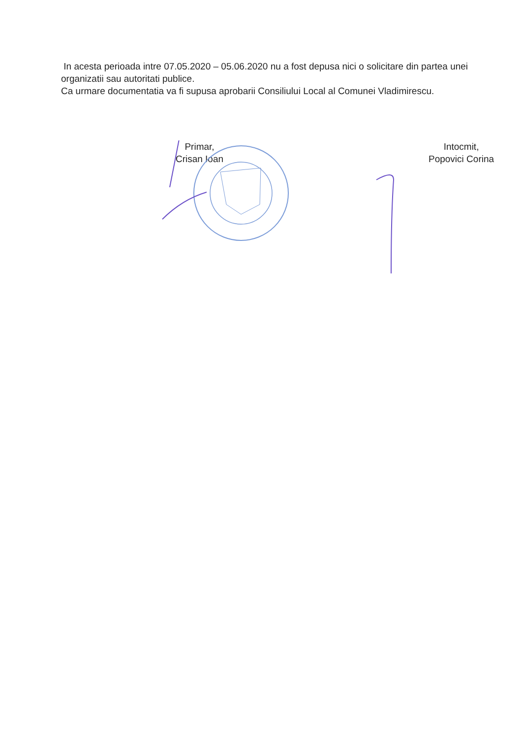In acesta perioada intre 07.05.2020 – 05.06.2020 nu a fost depusa nici o solicitare din partea unei organizatii sau autoritati publice.
Ca urmare documentatia va fi supusa aprobarii Consiliului Local al Comunei Vladimirescu.
Primar,
Crisan Ioan
Intocmit,
Popovici Corina